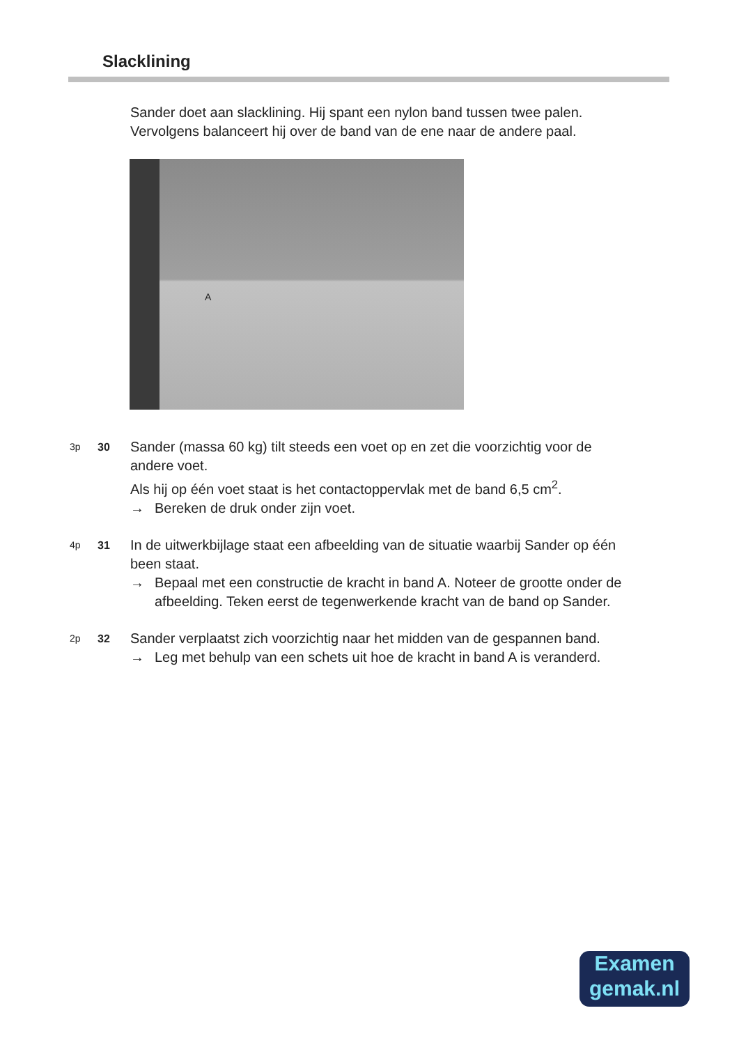Slacklining
Sander doet aan slacklining. Hij spant een nylon band tussen twee palen.
Vervolgens balanceert hij over de band van de ene naar de andere paal.
A
3p 30
Sander (massa 60 kg) tilt steeds een voet op en zet die voorzichtig voor de andere voet.
Als hij op één voet staat is het contactoppervlak met de band 6,5 cm<sup>2</sup>.
→ Bereken de druk onder zijn voet.
4p 31
In de uitwerkbijlage staat een afbeelding van de situatie waarbij Sander op één been staat.
→ Bepaal met een constructie de kracht in band A. Noteer de grootte onder de afbeelding. Teken eerst de tegenwerkende kracht van de band op Sander.
2p 32
Sander verplaatst zich voorzichtig naar het midden van de gespannen band.
→ Leg met behulp van een schets uit hoe de kracht in band A is veranderd.
Examen
gemak.nl